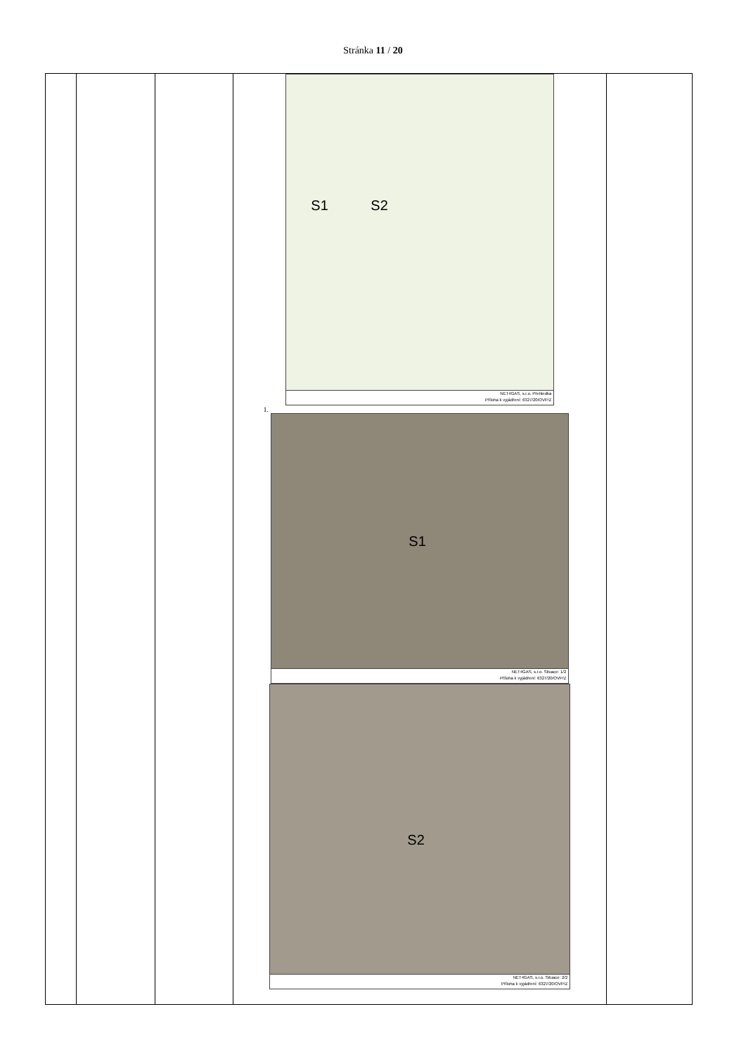Stránka 11 / 20
| | | | S1 S2 NET4GAS, s.r.o. Přehledka Příloha k vyjádření: 6327/20/OVP/Z 1. S1 NET4GAS, s.r.o. Situace: 1/2 Příloha k vyjádření: 6327/20/OVP/Z S2 NET4GAS, s.r.o. Situace: 2/2 Příloha k vyjádření: 6327/20/OVP/Z | |